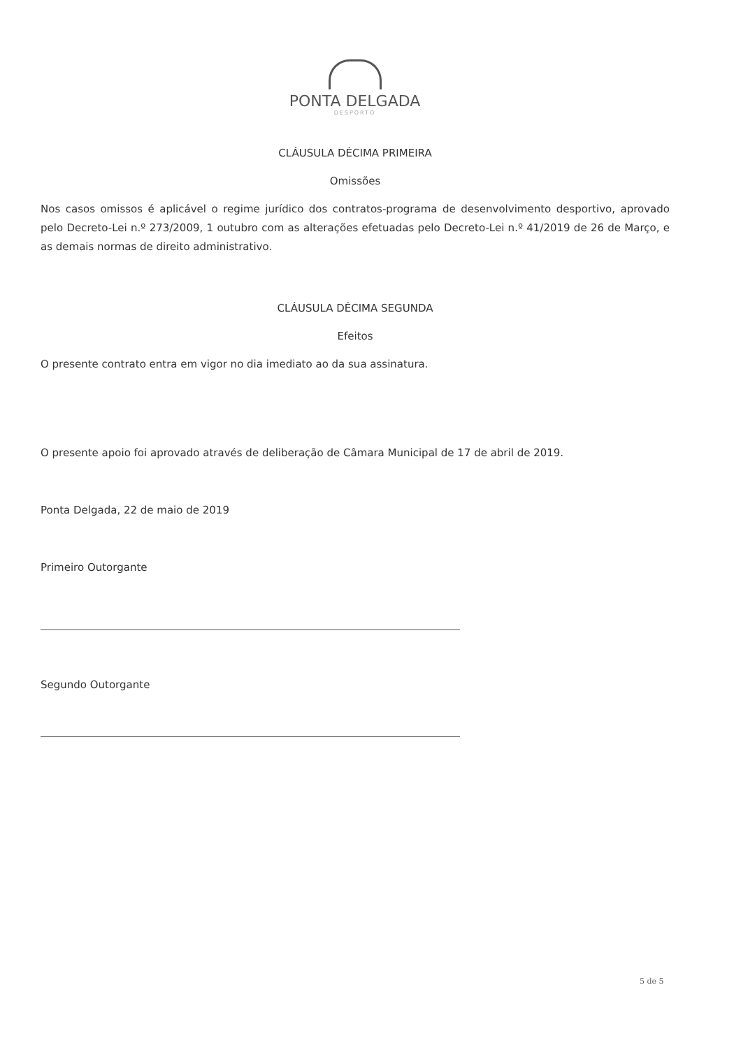PONTA DELGADA
DESPORTO
CLÁUSULA DÉCIMA PRIMEIRA
Omissões
Nos casos omissos é aplicável o regime jurídico dos contratos-programa de desenvolvimento desportivo, aprovado pelo Decreto-Lei n.º 273/2009, 1 outubro com as alterações efetuadas pelo Decreto-Lei n.º 41/2019 de 26 de Março, e as demais normas de direito administrativo.
CLÁUSULA DÉCIMA SEGUNDA
Efeitos
O presente contrato entra em vigor no dia imediato ao da sua assinatura.
O presente apoio foi aprovado através de deliberação de Câmara Municipal de 17 de abril de 2019.
Ponta Delgada, 22 de maio de 2019
Primeiro Outorgante
Segundo Outorgante
5 de 5